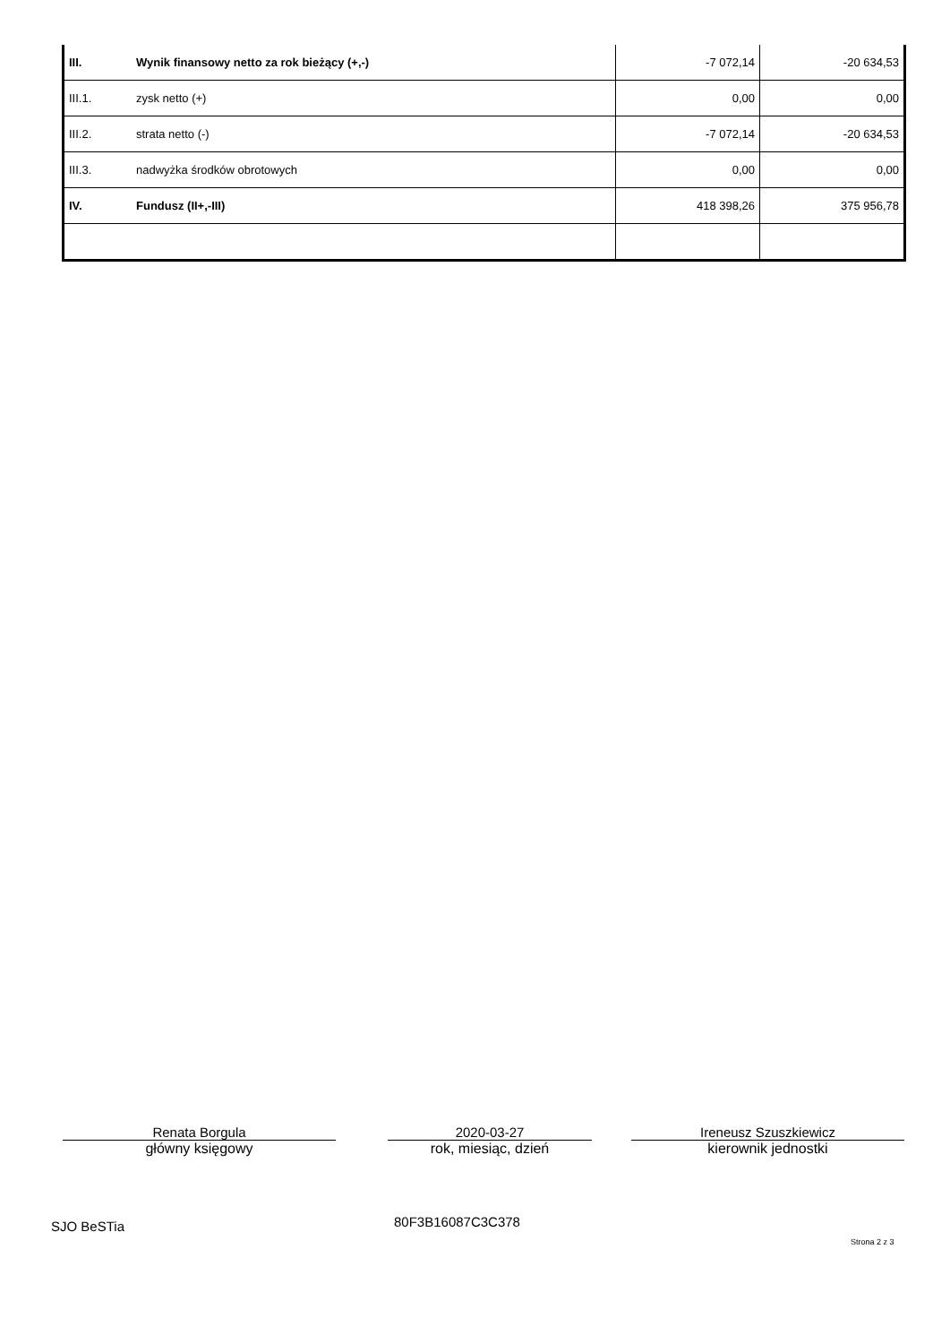| III. | Wynik finansowy netto za rok bieżący (+,-) | -7 072,14 | -20 634,53 |
| III.1. | zysk netto (+) | 0,00 | 0,00 |
| III.2. | strata netto (-) | -7 072,14 | -20 634,53 |
| III.3. | nadwyżka środków obrotowych | 0,00 | 0,00 |
| IV. | Fundusz (II+,-III) | 418 398,26 | 375 956,78 |
Renata Borgula
główny księgowy
2020-03-27
rok, miesiąc, dzień
Ireneusz Szuszkiewicz
kierownik jednostki
SJO BeSTia 80F3B16087C3C378
Strona 2 z 3